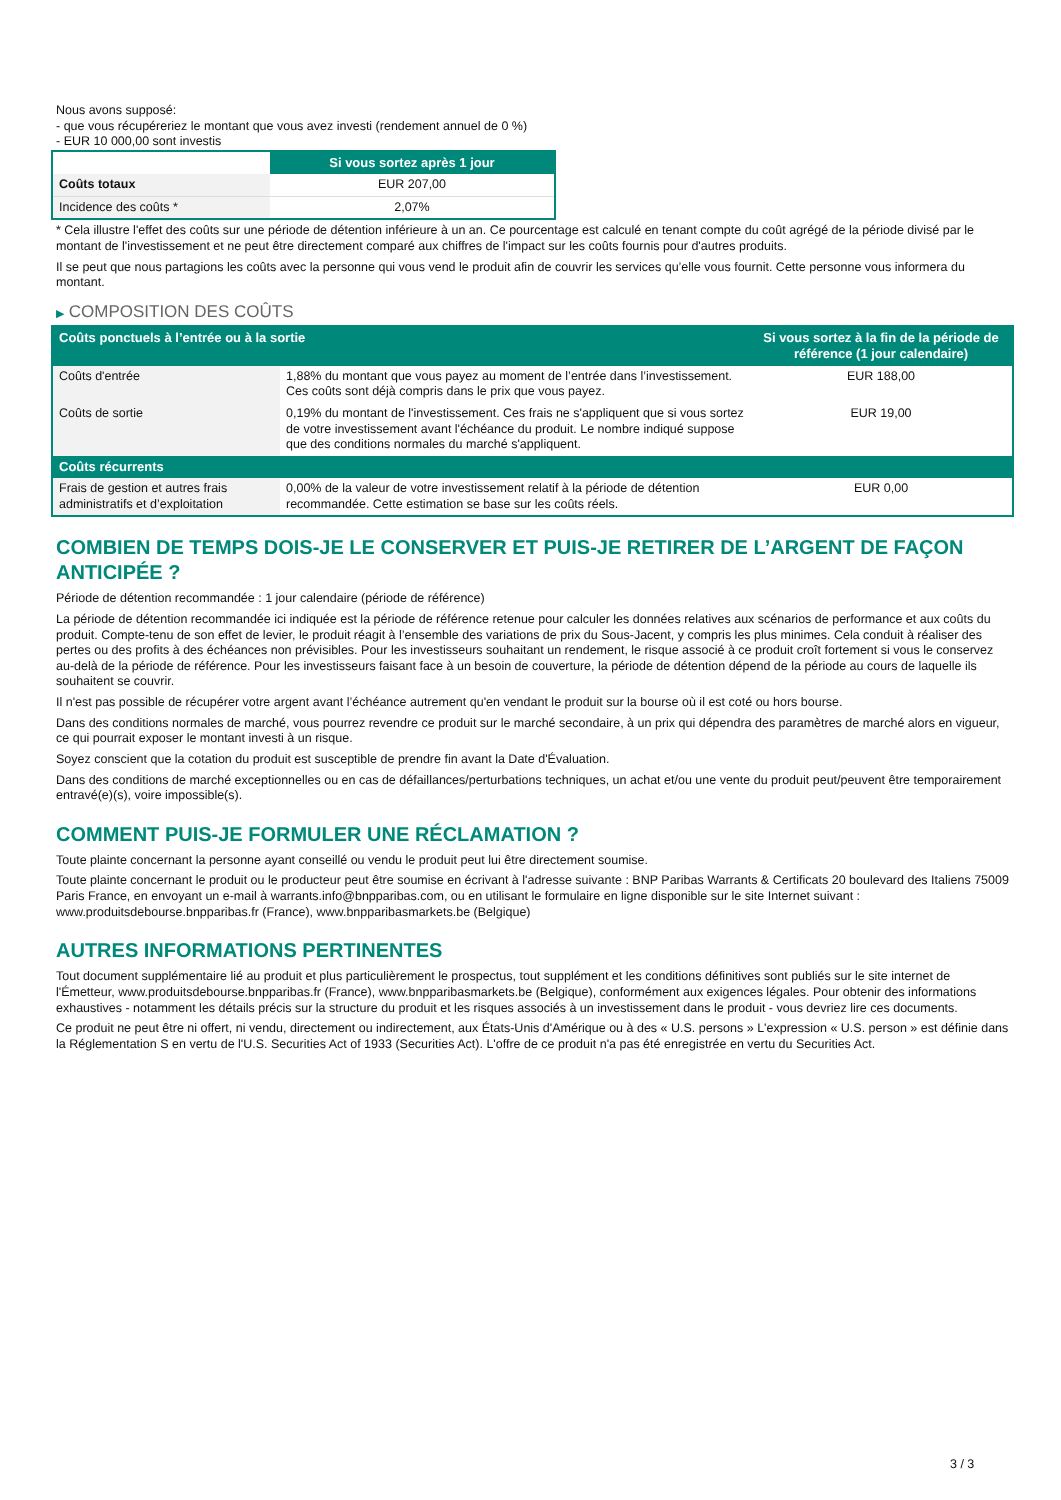Nous avons supposé:
- que vous récupéreriez le montant que vous avez investi (rendement annuel de 0 %)
- EUR 10 000,00 sont investis
| | Si vous sortez après 1 jour |
| --- | --- |
| Coûts totaux | EUR 207,00 |
| Incidence des coûts * | 2,07% |
* Cela illustre l'effet des coûts sur une période de détention inférieure à un an. Ce pourcentage est calculé en tenant compte du coût agrégé de la période divisé par le montant de l'investissement et ne peut être directement comparé aux chiffres de l'impact sur les coûts fournis pour d'autres produits.
Il se peut que nous partagions les coûts avec la personne qui vous vend le produit afin de couvrir les services qu’elle vous fournit. Cette personne vous informera du montant.
▶ COMPOSITION DES COÛTS
| Coûts ponctuels à l’entrée ou à la sortie | | Si vous sortez à la fin de la période de référence (1 jour calendaire) |
| --- | --- | --- |
| Coûts d'entrée | 1,88% du montant que vous payez au moment de l’entrée dans l’investissement. Ces coûts sont déjà compris dans le prix que vous payez. | EUR 188,00 |
| Coûts de sortie | 0,19% du montant de l'investissement. Ces frais ne s'appliquent que si vous sortez de votre investissement avant l'échéance du produit. Le nombre indiqué suppose que des conditions normales du marché s'appliquent. | EUR 19,00 |
| Coûts récurrents | | |
| Frais de gestion et autres frais administratifs et d’exploitation | 0,00% de la valeur de votre investissement relatif à la période de détention recommandée. Cette estimation se base sur les coûts réels. | EUR 0,00 |
COMBIEN DE TEMPS DOIS-JE LE CONSERVER ET PUIS-JE RETIRER DE L’ARGENT DE FAÇON ANTICIPÉE ?
Période de détention recommandée : 1 jour calendaire (période de référence)
La période de détention recommandée ici indiquée est la période de référence retenue pour calculer les données relatives aux scénarios de performance et aux coûts du produit. Compte-tenu de son effet de levier, le produit réagit à l’ensemble des variations de prix du Sous-Jacent, y compris les plus minimes. Cela conduit à réaliser des pertes ou des profits à des échéances non prévisibles. Pour les investisseurs souhaitant un rendement, le risque associé à ce produit croît fortement si vous le conservez au-delà de la période de référence. Pour les investisseurs faisant face à un besoin de couverture, la période de détention dépend de la période au cours de laquelle ils souhaitent se couvrir.
Il n'est pas possible de récupérer votre argent avant l’échéance autrement qu'en vendant le produit sur la bourse où il est coté ou hors bourse.
Dans des conditions normales de marché, vous pourrez revendre ce produit sur le marché secondaire, à un prix qui dépendra des paramètres de marché alors en vigueur, ce qui pourrait exposer le montant investi à un risque.
Soyez conscient que la cotation du produit est susceptible de prendre fin avant la Date d'Évaluation.
Dans des conditions de marché exceptionnelles ou en cas de défaillances/perturbations techniques, un achat et/ou une vente du produit peut/peuvent être temporairement entravé(e)(s), voire impossible(s).
COMMENT PUIS-JE FORMULER UNE RÉCLAMATION ?
Toute plainte concernant la personne ayant conseillé ou vendu le produit peut lui être directement soumise.
Toute plainte concernant le produit ou le producteur peut être soumise en écrivant à l'adresse suivante : BNP Paribas Warrants & Certificats 20 boulevard des Italiens 75009 Paris France, en envoyant un e-mail à warrants.info@bnpparibas.com, ou en utilisant le formulaire en ligne disponible sur le site Internet suivant : www.produitsdebourse.bnpparibas.fr (France), www.bnpparibasmarkets.be (Belgique)
AUTRES INFORMATIONS PERTINENTES
Tout document supplémentaire lié au produit et plus particulièrement le prospectus, tout supplément et les conditions définitives sont publiés sur le site internet de l'Émetteur, www.produitsdebourse.bnpparibas.fr (France), www.bnpparibasmarkets.be (Belgique), conformément aux exigences légales. Pour obtenir des informations exhaustives - notamment les détails précis sur la structure du produit et les risques associés à un investissement dans le produit - vous devriez lire ces documents.
Ce produit ne peut être ni offert, ni vendu, directement ou indirectement, aux États-Unis d'Amérique ou à des « U.S. persons » L'expression « U.S. person » est définie dans la Réglementation S en vertu de l'U.S. Securities Act of 1933 (Securities Act). L'offre de ce produit n'a pas été enregistrée en vertu du Securities Act.
3 / 3